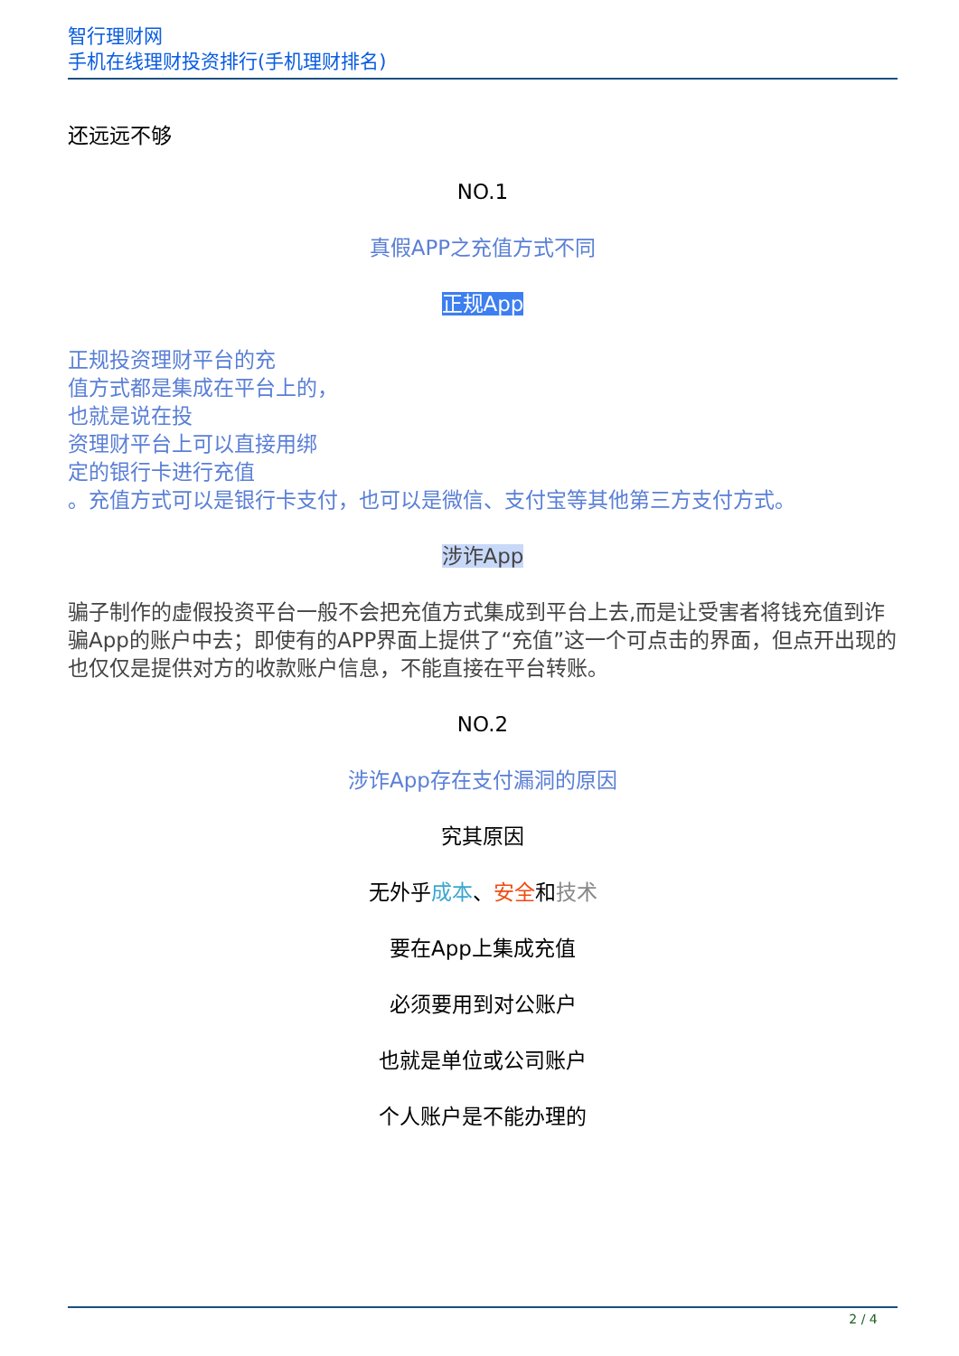智行理财网
手机在线理财投资排行(手机理财排名)
还远远不够
NO.1
真假APP之充值方式不同
正规App
正规投资理财平台的充
值方式都是集成在平台上的，
也就是说在投
资理财平台上可以直接用绑
定的银行卡进行充值
。充值方式可以是银行卡支付，也可以是微信、支付宝等其他第三方支付方式。
涉诈App
骗子制作的虚假投资平台一般不会把充值方式集成到平台上去,而是让受害者将钱充值到诈骗App的账户中去；即使有的APP界面上提供了“充值”这一个可点击的界面，但点开出现的也仅仅是提供对方的收款账户信息，不能直接在平台转账。
NO.2
涉诈App存在支付漏洞的原因
究其原因
无外乎成本、安全和技术
要在App上集成充值
必须要用到对公账户
也就是单位或公司账户
个人账户是不能办理的
2 / 4